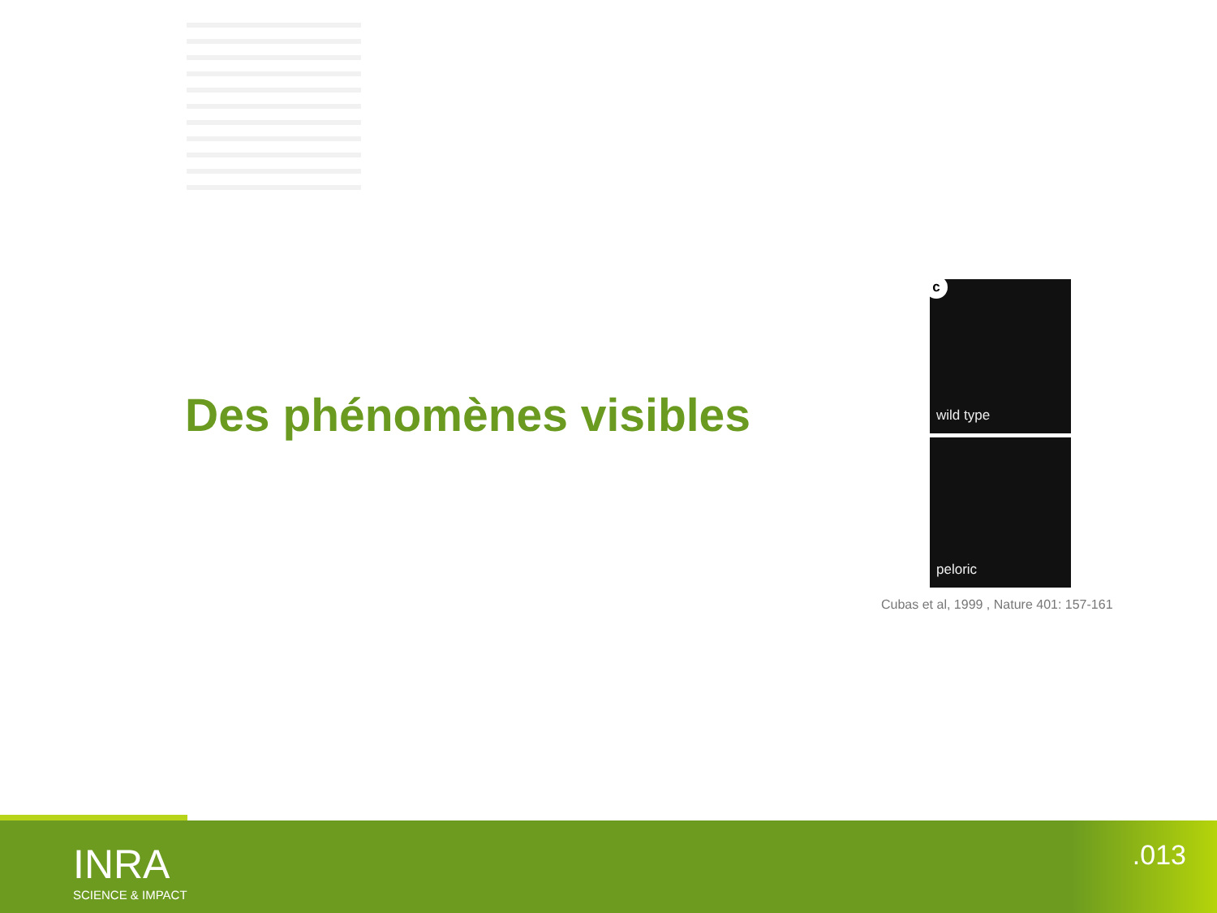Des phénomènes visibles
c
wild type
peloric
Cubas et al, 1999 , Nature 401: 157-161
INRA
SCIENCE & IMPACT
.013